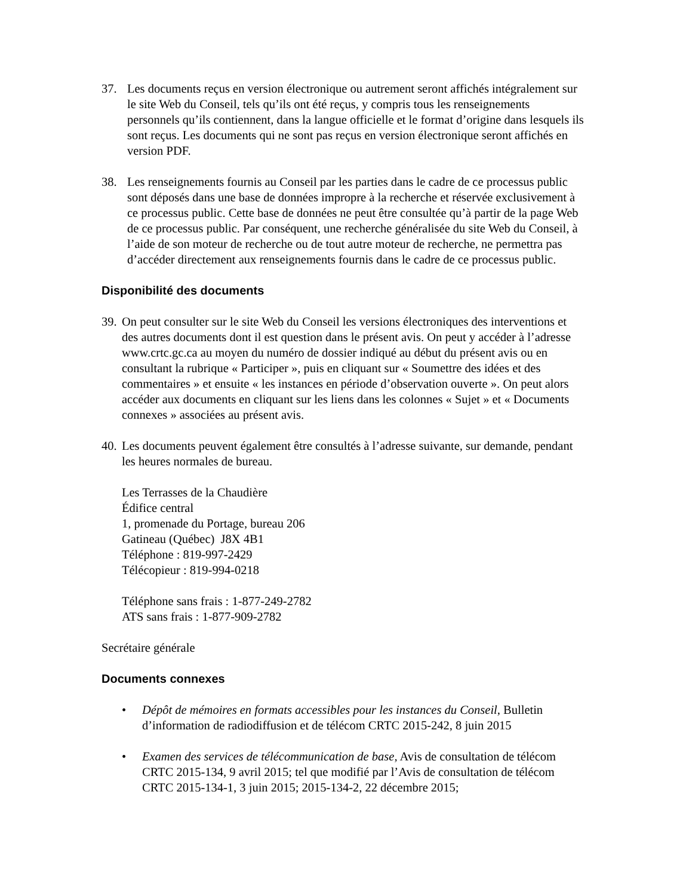37. Les documents reçus en version électronique ou autrement seront affichés intégralement sur le site Web du Conseil, tels qu’ils ont été reçus, y compris tous les renseignements personnels qu’ils contiennent, dans la langue officielle et le format d’origine dans lesquels ils sont reçus. Les documents qui ne sont pas reçus en version électronique seront affichés en version PDF.
38. Les renseignements fournis au Conseil par les parties dans le cadre de ce processus public sont déposés dans une base de données impropre à la recherche et réservée exclusivement à ce processus public. Cette base de données ne peut être consultée qu’à partir de la page Web de ce processus public. Par conséquent, une recherche généralisée du site Web du Conseil, à l’aide de son moteur de recherche ou de tout autre moteur de recherche, ne permettra pas d’accéder directement aux renseignements fournis dans le cadre de ce processus public.
Disponibilité des documents
39.
On peut consulter sur le site Web du Conseil les versions électroniques des interventions et des autres documents dont il est question dans le présent avis. On peut y accéder à l’adresse www.crtc.gc.ca au moyen du numéro de dossier indiqué au début du présent avis ou en consultant la rubrique « Participer », puis en cliquant sur « Soumettre des idées et des commentaires » et ensuite « les instances en période d’observation ouverte ». On peut alors accéder aux documents en cliquant sur les liens dans les colonnes « Sujet » et « Documents connexes » associées au présent avis.
40.
Les documents peuvent également être consultés à l’adresse suivante, sur demande, pendant les heures normales de bureau.
Les Terrasses de la Chaudière
Édifice central
1, promenade du Portage, bureau 206
Gatineau (Québec) J8X 4B1
Téléphone : 819-997-2429
Télécopieur : 819-994-0218
Téléphone sans frais : 1-877-249-2782
ATS sans frais : 1-877-909-2782
Secrétaire générale
Documents connexes
• Dépôt de mémoires en formats accessibles pour les instances du Conseil, Bulletin d’information de radiodiffusion et de télécom CRTC 2015-242, 8 juin 2015
• Examen des services de télécommunication de base, Avis de consultation de télécom CRTC 2015-134, 9 avril 2015; tel que modifié par l’Avis de consultation de télécom CRTC 2015-134-1, 3 juin 2015; 2015-134-2, 22 décembre 2015;